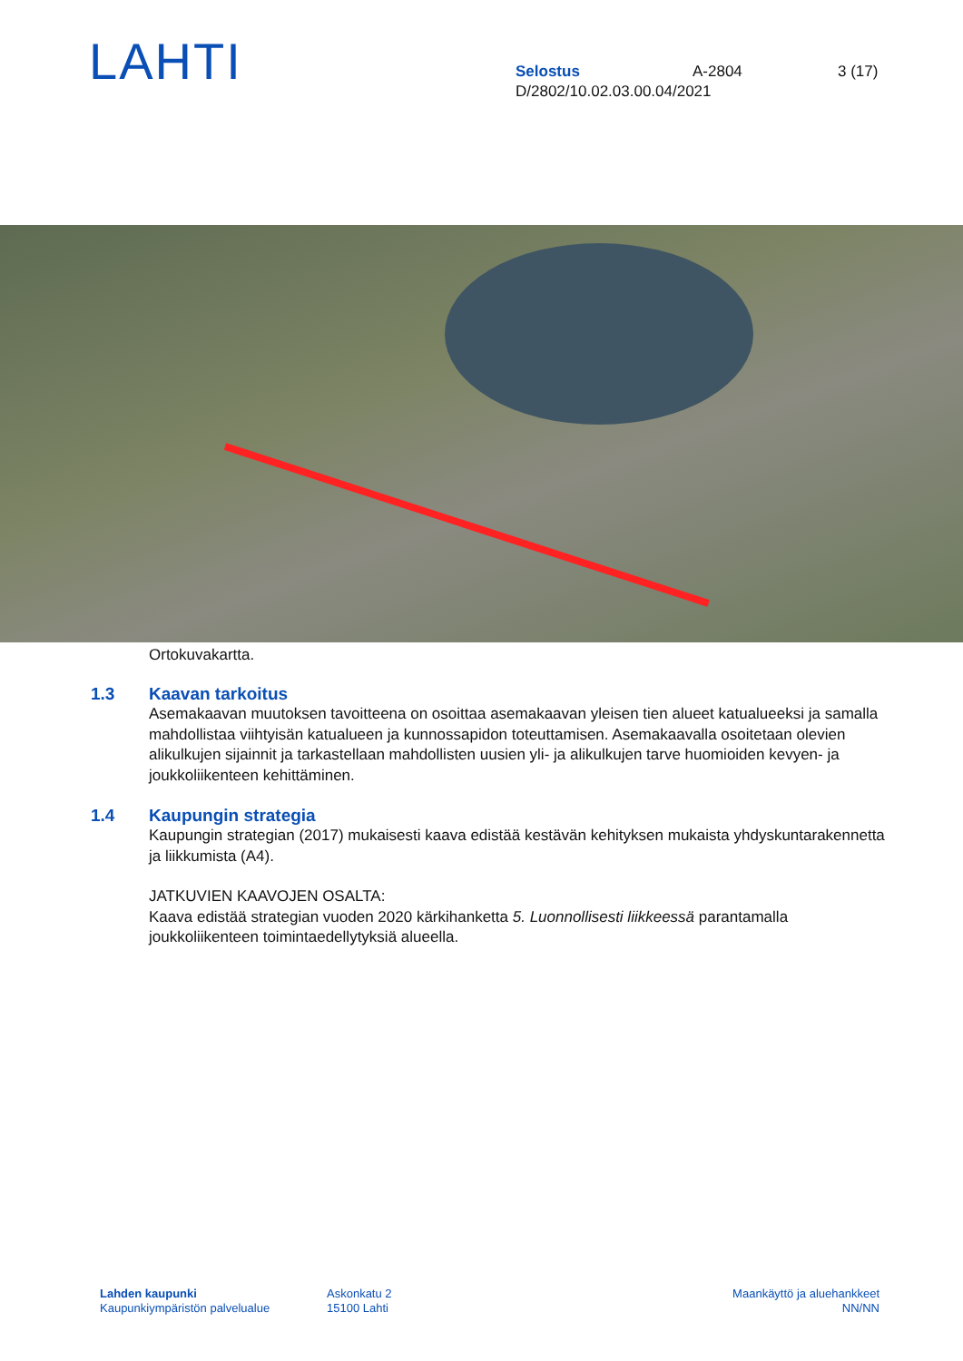LAHTI
Selostus A-2804 3 (17)
D/2802/10.02.03.00.04/2021
Ortokuvakartta.
1.3 Kaavan tarkoitus
Asemakaavan muutoksen tavoitteena on osoittaa asemakaavan yleisen tien alueet katualueeksi ja samalla mahdollistaa viihtyisän katualueen ja kunnossapidon toteuttamisen. Asemakaavalla osoitetaan olevien alikulkujen sijainnit ja tarkastellaan mahdollisten uusien yli- ja alikulkujen tarve huomioiden kevyen- ja joukkoliikenteen kehittäminen.
1.4 Kaupungin strategia
Kaupungin strategian (2017) mukaisesti kaava edistää kestävän kehityksen mukaista yhdyskuntarakennetta ja liikkumista (A4).
JATKUVIEN KAAVOJEN OSALTA:
Kaava edistää strategian vuoden 2020 kärkihanketta 5. Luonnollisesti liikkeessä parantamalla joukkoliikenteen toimintaedellytyksiä alueella.
Lahden kaupunki
Kaupunkiympäristön palvelualue
Askonkatu 2
15100 Lahti
Maankäyttö ja aluehankkeet
NN/NN